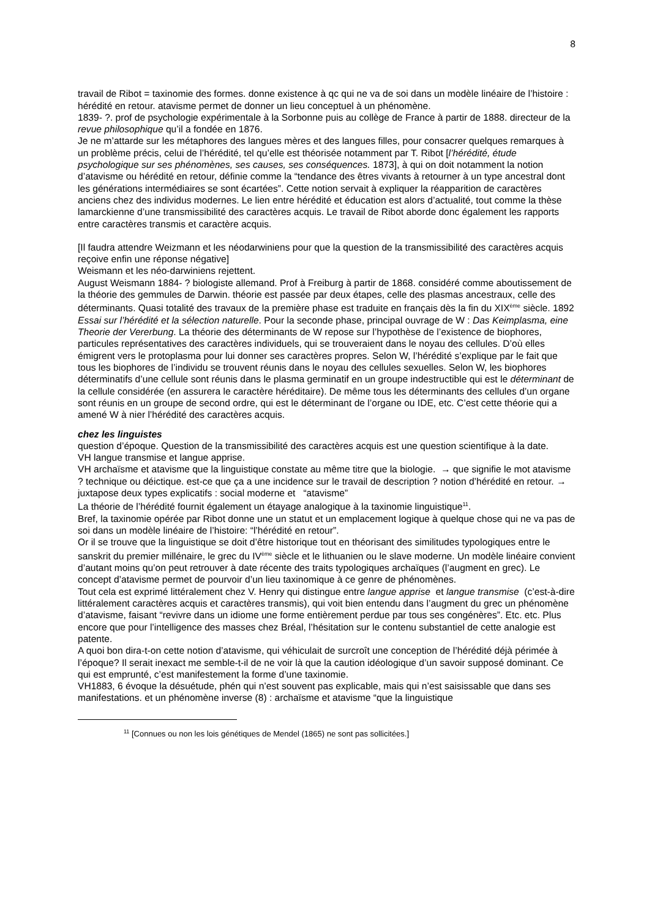8
travail de Ribot = taxinomie des formes. donne existence à qc qui ne va de soi dans un modèle linéaire de l’histoire : hérédité en retour. atavisme permet de donner un lieu conceptuel à un phénomène.
1839- ?. prof de psychologie expérimentale à la Sorbonne puis au collège de France à partir de 1888. directeur de la revue philosophique qu’il a fondée en 1876.
Je ne m’attarde sur les métaphores des langues mères et des langues filles, pour consacrer quelques remarques à un problème précis, celui de l’hérédité, tel qu’elle est théorisée notamment par T. Ribot [l’hérédité, étude psychologique sur ses phénomènes, ses causes, ses conséquences. 1873], à qui on doit notamment la notion d’atavisme ou hérédité en retour, définie comme la “tendance des êtres vivants à retourner à un type ancestral dont les générations intermédiaires se sont écartées”. Cette notion servait à expliquer la réapparition de caractères anciens chez des individus modernes. Le lien entre hérédité et éducation est alors d’actualité, tout comme la thèse lamarckienne d’une transmissibilité des caractères acquis. Le travail de Ribot aborde donc également les rapports entre caractères transmis et caractère acquis.
[Il faudra attendre Weizmann et les néodarwiniens pour que la question de la transmissibilité des caractères acquis reçoive enfin une réponse négative]
Weismann et les néo-darwiniens rejettent.
August Weismann 1884- ? biologiste allemand. Prof à Freiburg à partir de 1868. considéré comme aboutissement de la théorie des gemmules de Darwin. théorie est passée par deux étapes, celle des plasmas ancestraux, celle des déterminants. Quasi totalité des travaux de la première phase est traduite en français dès la fin du XIX<sup>ème</sup> siècle. 1892 Essai sur l’hérédité et la sélection naturelle. Pour la seconde phase, principal ouvrage de W : Das Keimplasma, eine Theorie der Vererbung. La théorie des déterminants de W repose sur l’hypothèse de l’existence de biophores, particules représentatives des caractères individuels, qui se trouveraient dans le noyau des cellules. D’où elles émigrent vers le protoplasma pour lui donner ses caractères propres. Selon W, l’hérédité s’explique par le fait que tous les biophores de l’individu se trouvent réunis dans le noyau des cellules sexuelles. Selon W, les biophores déterminatifs d’une cellule sont réunis dans le plasma germinatif en un groupe indestructible qui est le déterminant de la cellule considérée (en assurera le caractère héréditaire). De même tous les déterminants des cellules d’un organe sont réunis en un groupe de second ordre, qui est le déterminant de l’organe ou IDE, etc. C’est cette théorie qui a amené W à nier l’hérédité des caractères acquis.
chez les linguistes
question d’époque. Question de la transmissibilité des caractères acquis est une question scientifique à la date.
VH langue transmise et langue apprise.
VH archaïsme et atavisme que la linguistique constate au même titre que la biologie. → que signifie le mot atavisme ? technique ou déictique. est-ce que ça a une incidence sur le travail de description ? notion d’hérédité en retour. → juxtapose deux types explicatifs : social moderne et “atavisme”
La théorie de l’hérédité fournit également un étayage analogique à la taxinomie linguistique<sup>11</sup>.
Bref, la taxinomie opérée par Ribot donne une un statut et un emplacement logique à quelque chose qui ne va pas de soi dans un modèle linéaire de l’histoire: “l’hérédité en retour”.
Or il se trouve que la linguistique se doit d’être historique tout en théorisant des similitudes typologiques entre le sanskrit du premier millénaire, le grec du IV<sup>ème</sup> siècle et le lithuanien ou le slave moderne. Un modèle linéaire convient d’autant moins qu’on peut retrouver à date récente des traits typologiques archaïques (l’augment en grec). Le concept d’atavisme permet de pourvoir d’un lieu taxinomique à ce genre de phénomènes.
Tout cela est exprimé littéralement chez V. Henry qui distingue entre langue apprise et langue transmise (c’est-à-dire littéralement caractères acquis et caractères transmis), qui voit bien entendu dans l’augment du grec un phénomène d’atavisme, faisant “revivre dans un idiome une forme entièrement perdue par tous ses congénères”. Etc. etc. Plus encore que pour l’intelligence des masses chez Bréal, l’hésitation sur le contenu substantiel de cette analogie est patente.
A quoi bon dira-t-on cette notion d’atavisme, qui véhiculait de surcroît une conception de l’hérédité déjà périmée à l’époque? Il serait inexact me semble-t-il de ne voir là que la caution idéologique d’un savoir supposé dominant. Ce qui est emprunté, c’est manifestement la forme d’une taxinomie.
VH1883, 6 évoque la désuétude, phén qui n’est souvent pas explicable, mais qui n’est saisissable que dans ses manifestations. et un phénomène inverse (8) : archaïsme et atavisme “que la linguistique
<sup>11</sup> [Connues ou non les lois génétiques de Mendel (1865) ne sont pas sollicitées.]